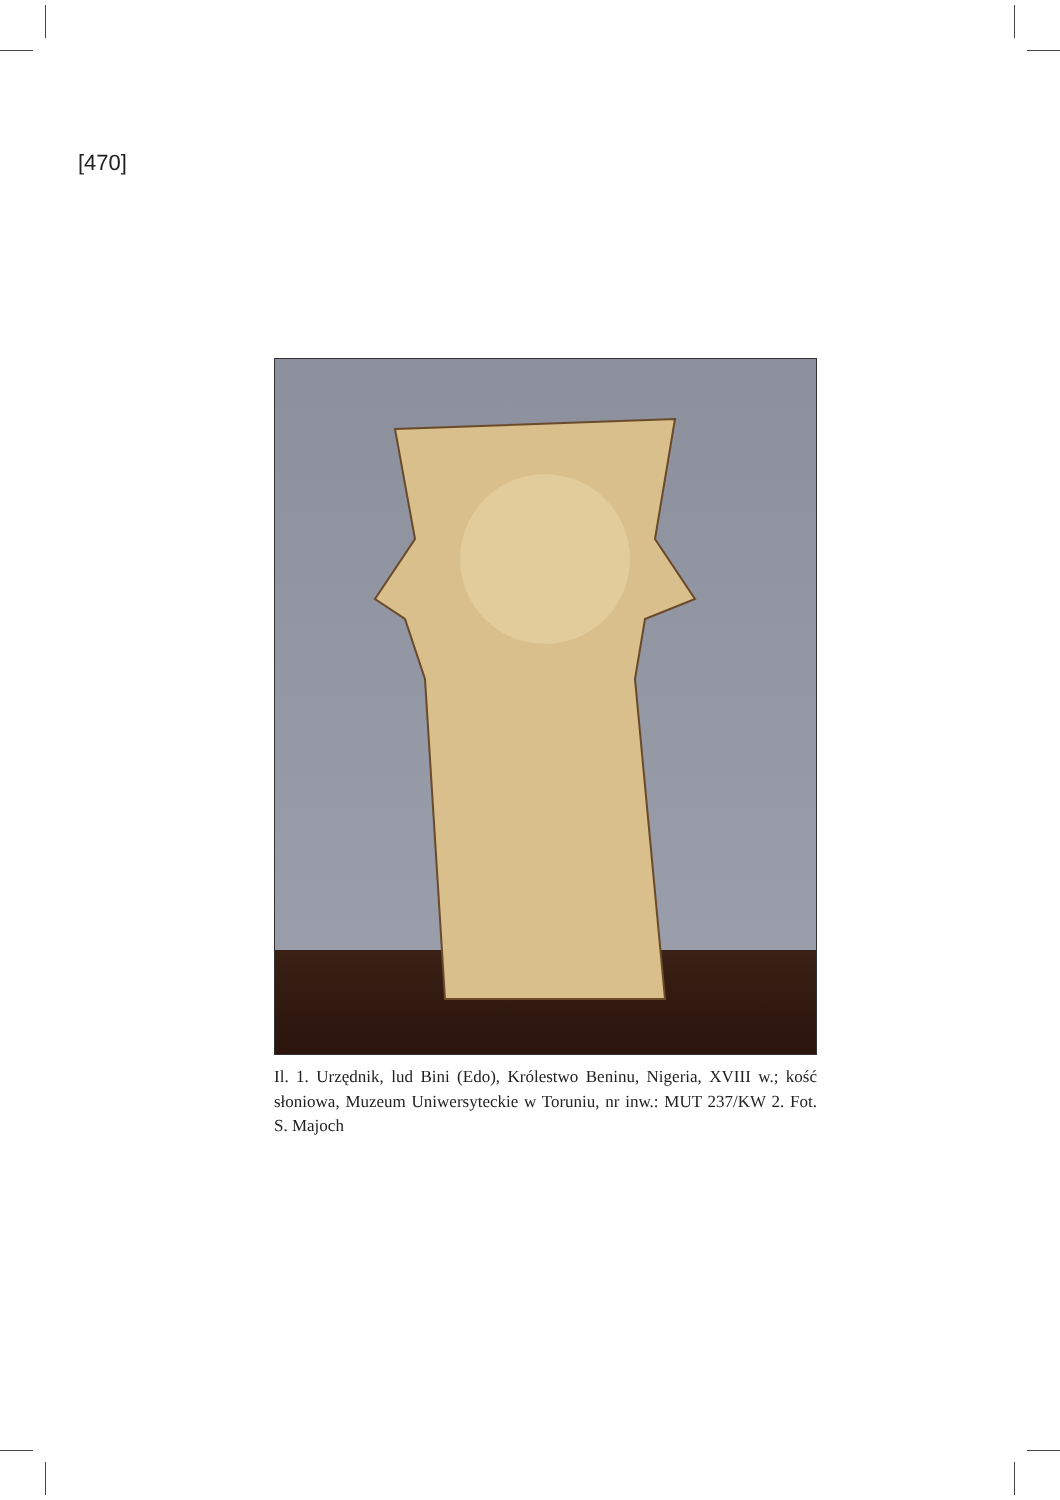[470]
Il. 1. Urzędnik, lud Bini (Edo), Królestwo Beninu, Nigeria, XVIII w.; kość słoniowa, Muzeum Uniwersyteckie w Toruniu, nr inw.: MUT 237/KW 2. Fot. S. Majoch